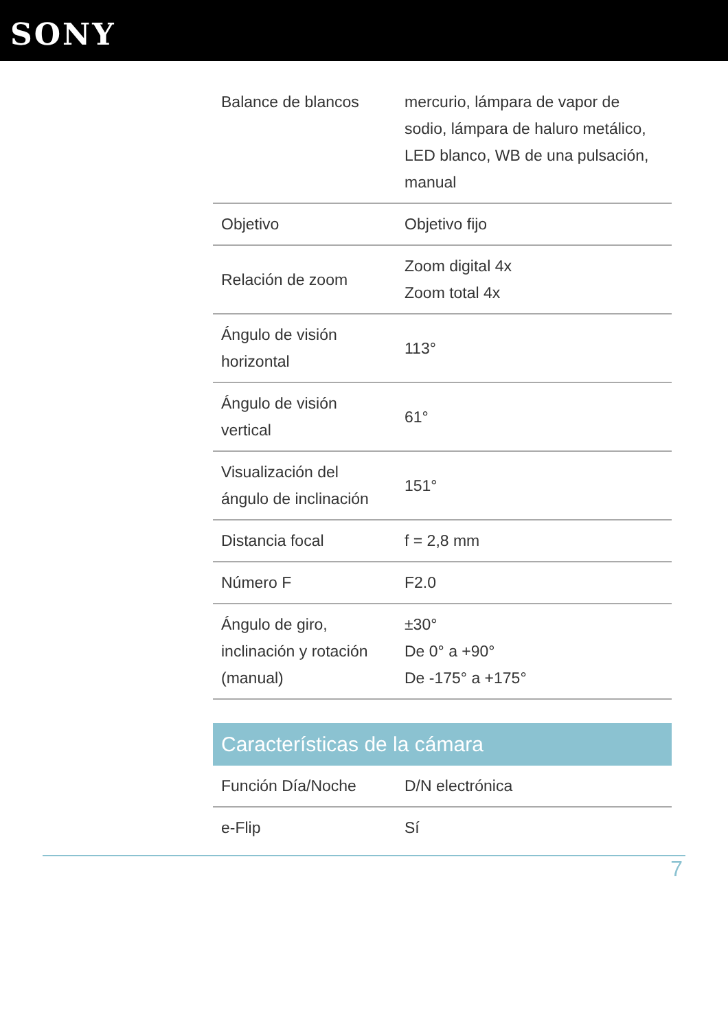SONY
| Balance de blancos | mercurio, lámpara de vapor de sodio, lámpara de haluro metálico, LED blanco, WB de una pulsación, manual |
| Objetivo | Objetivo fijo |
| Relación de zoom | Zoom digital 4x Zoom total 4x |
| Ángulo de visión horizontal | 113° |
| Ángulo de visión vertical | 61° |
| Visualización del ángulo de inclinación | 151° |
| Distancia focal | f = 2,8 mm |
| Número F | F2.0 |
| Ángulo de giro, inclinación y rotación (manual) | ±30° De 0° a +90° De -175° a +175° |
Características de la cámara
| Función Día/Noche | D/N electrónica |
| e-Flip | Sí |
7